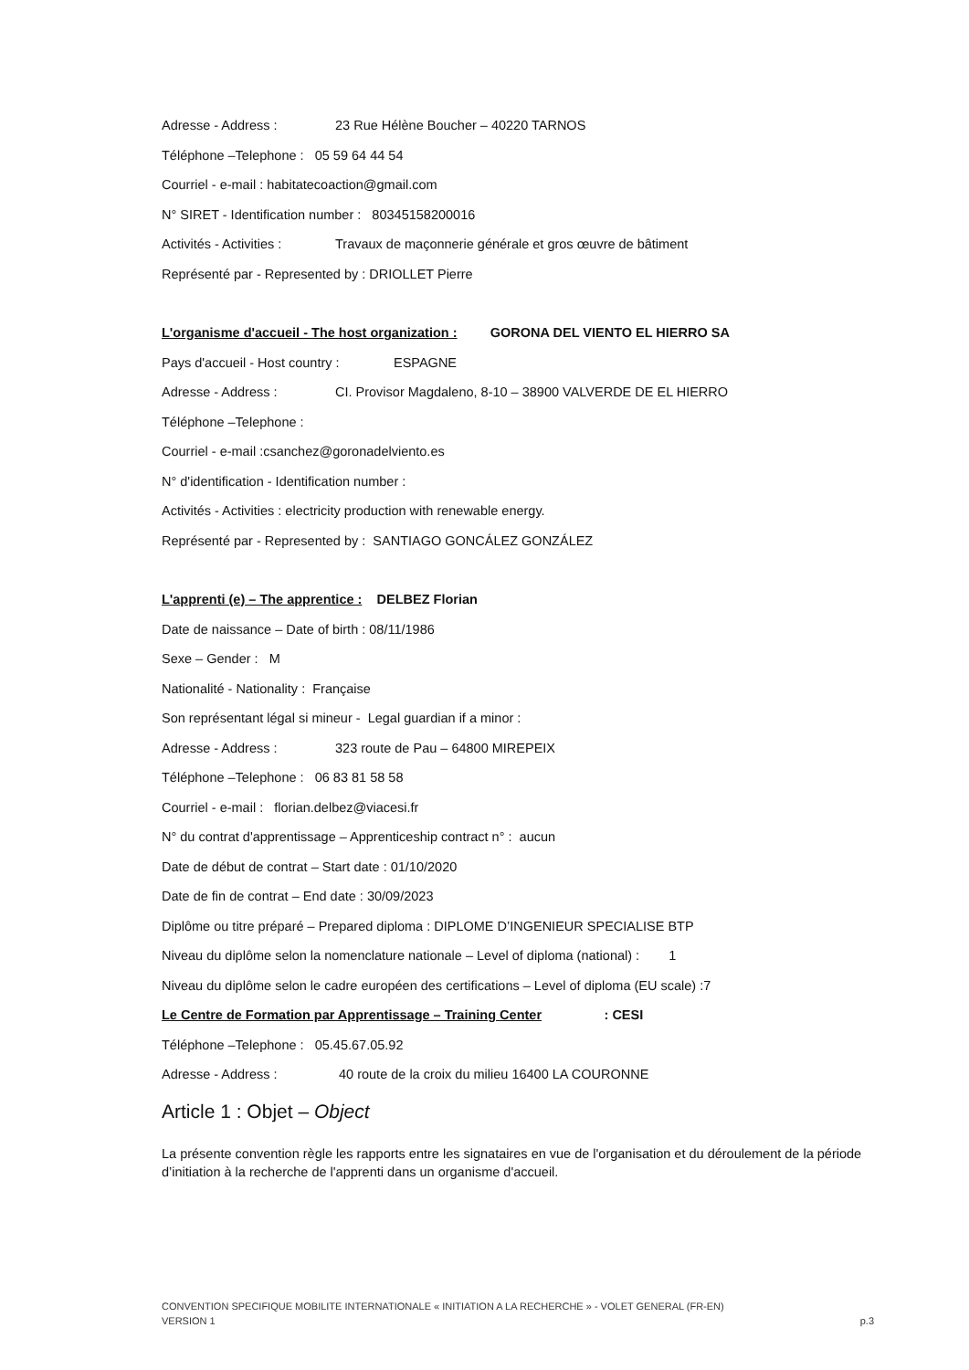Adresse - Address : 23 Rue Hélène Boucher – 40220 TARNOS
Téléphone –Telephone : 05 59 64 44 54
Courriel - e-mail : habitatecoaction@gmail.com
N° SIRET - Identification number : 80345158200016
Activités - Activities : Travaux de maçonnerie générale et gros œuvre de bâtiment
Représenté par - Represented by : DRIOLLET Pierre
L'organisme d'accueil - The host organization : GORONA DEL VIENTO EL HIERRO SA
Pays d'accueil - Host country : ESPAGNE
Adresse - Address : CI. Provisor Magdaleno, 8-10 – 38900 VALVERDE DE EL HIERRO
Téléphone –Telephone :
Courriel - e-mail :csanchez@goronadelviento.es
N° d'identification - Identification number :
Activités - Activities : electricity production with renewable energy.
Représenté par - Represented by : SANTIAGO GONCÁLEZ GONZÁLEZ
L'apprenti (e) – The apprentice : DELBEZ Florian
Date de naissance – Date of birth : 08/11/1986
Sexe – Gender : M
Nationalité - Nationality : Française
Son représentant légal si mineur - Legal guardian if a minor :
Adresse - Address : 323 route de Pau – 64800 MIREPEIX
Téléphone –Telephone : 06 83 81 58 58
Courriel - e-mail : florian.delbez@viacesi.fr
N° du contrat d'apprentissage – Apprenticeship contract n° : aucun
Date de début de contrat – Start date : 01/10/2020
Date de fin de contrat – End date : 30/09/2023
Diplôme ou titre préparé – Prepared diploma : DIPLOME D’INGENIEUR SPECIALISE BTP
Niveau du diplôme selon la nomenclature nationale – Level of diploma (national) : 1
Niveau du diplôme selon le cadre européen des certifications – Level of diploma (EU scale) :7
Le Centre de Formation par Apprentissage – Training Center : CESI
Téléphone –Telephone : 05.45.67.05.92
Adresse - Address : 40 route de la croix du milieu 16400 LA COURONNE
Article 1 : Objet – Object
La présente convention règle les rapports entre les signataires en vue de l'organisation et du déroulement de la période d’initiation à la recherche de l'apprenti dans un organisme d'accueil.
CONVENTION SPECIFIQUE MOBILITE INTERNATIONALE « INITIATION A LA RECHERCHE » - VOLET GENERAL (FR-EN)
VERSION 1 p.3